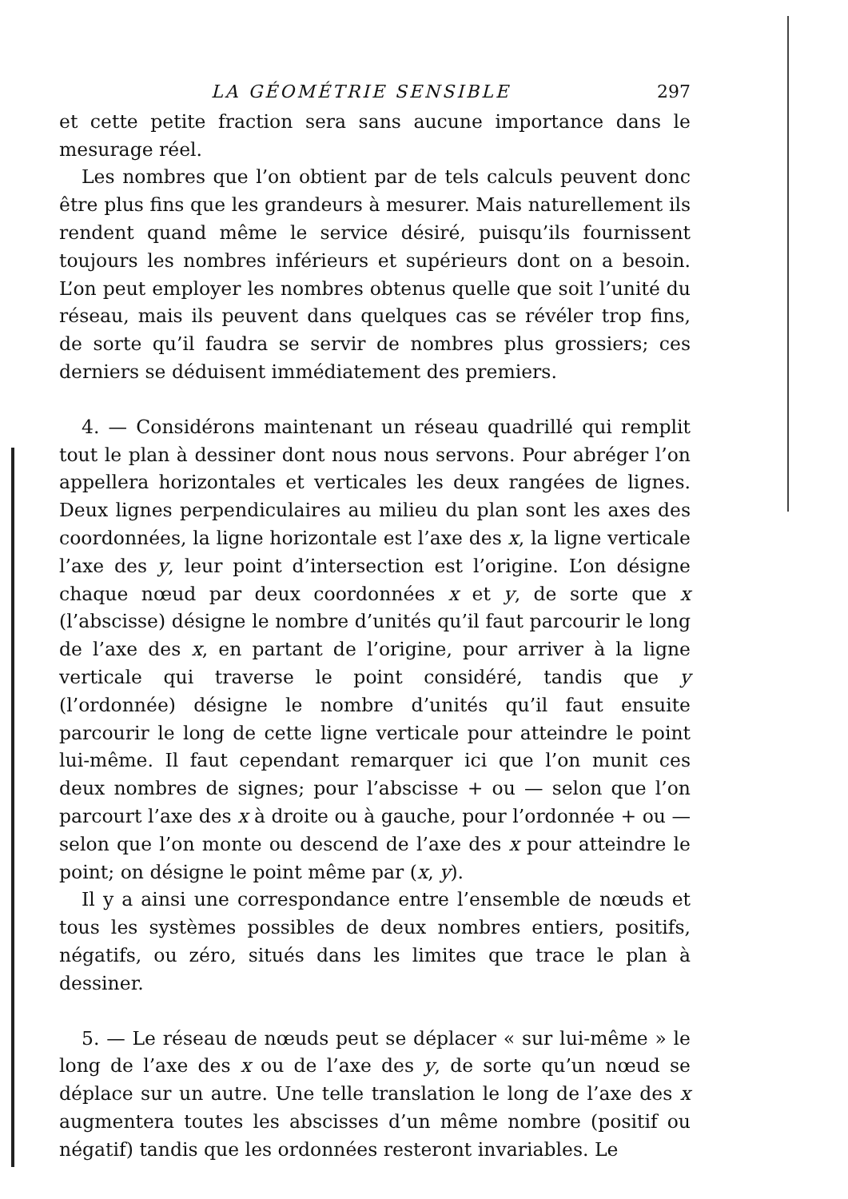LA GÉOMÉTRIE SENSIBLE 297
et cette petite fraction sera sans aucune importance dans le mesurage réel.
Les nombres que l’on obtient par de tels calculs peuvent donc être plus fins que les grandeurs à mesurer. Mais naturellement ils rendent quand même le service désiré, puisqu’ils fournissent toujours les nombres inférieurs et supérieurs dont on a besoin. L’on peut employer les nombres obtenus quelle que soit l’unité du réseau, mais ils peuvent dans quelques cas se révéler trop fins, de sorte qu’il faudra se servir de nombres plus grossiers; ces derniers se déduisent immédiatement des premiers.
4. — Considérons maintenant un réseau quadrillé qui remplit tout le plan à dessiner dont nous nous servons. Pour abréger l’on appellera horizontales et verticales les deux rangées de lignes. Deux lignes perpendiculaires au milieu du plan sont les axes des coordonnées, la ligne horizontale est l’axe des x, la ligne verticale l’axe des y, leur point d’intersection est l’origine. L’on désigne chaque nœud par deux coordonnées x et y, de sorte que x (l’abscisse) désigne le nombre d’unités qu’il faut parcourir le long de l’axe des x, en partant de l’origine, pour arriver à la ligne verticale qui traverse le point considéré, tandis que y (l’ordonnée) désigne le nombre d’unités qu’il faut ensuite parcourir le long de cette ligne verticale pour atteindre le point lui-même. Il faut cependant remarquer ici que l’on munit ces deux nombres de signes; pour l’abscisse + ou — selon que l’on parcourt l’axe des x à droite ou à gauche, pour l’ordonnée + ou — selon que l’on monte ou descend de l’axe des x pour atteindre le point; on désigne le point même par (x, y).
Il y a ainsi une correspondance entre l’ensemble de nœuds et tous les systèmes possibles de deux nombres entiers, positifs, négatifs, ou zéro, situés dans les limites que trace le plan à dessiner.
5. — Le réseau de nœuds peut se déplacer « sur lui-même » le long de l’axe des x ou de l’axe des y, de sorte qu’un nœud se déplace sur un autre. Une telle translation le long de l’axe des x augmentera toutes les abscisses d’un même nombre (positif ou négatif) tandis que les ordonnées resteront invariables. Le